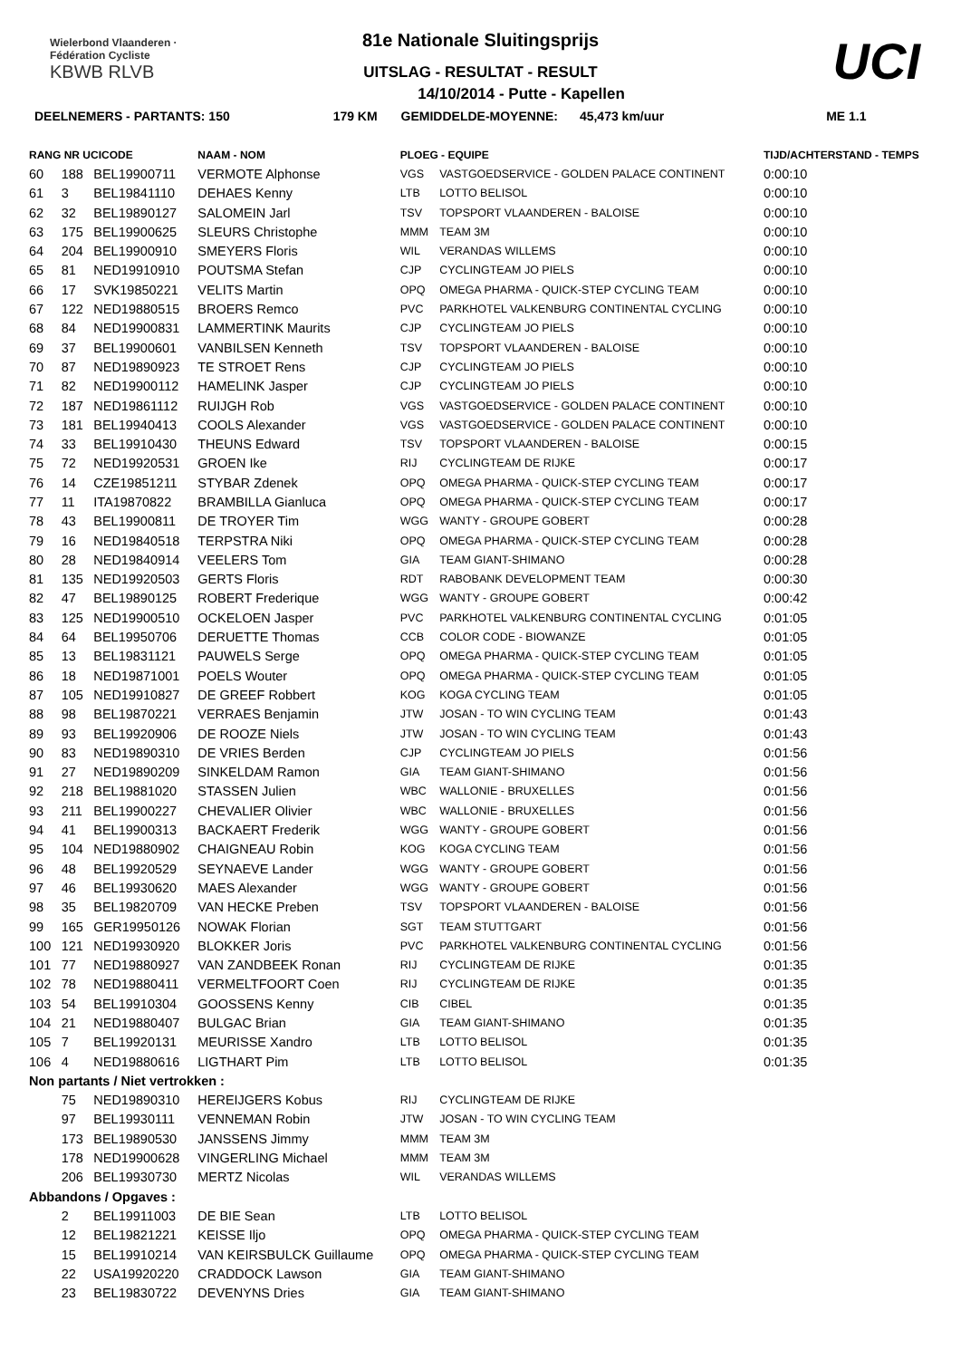Wielerbond Vlaanderen · Fédération Cycliste
KBWB RLVB
81e Nationale Sluitingsprijs
UITSLAG - RESULTAT - RESULT
14/10/2014 - Putte - Kapellen
UCI
DEELNEMERS - PARTANTS: 150 179 KM GEMIDDELDE-MOYENNE: 45,473 km/uur ME 1.1
| RANG NR UCICODE | | | NAAM - NOM | PLOEG - EQUIPE | | TIJD/ACHTERSTAND - TEMPS |
| --- | --- | --- | --- | --- | --- | --- |
| 60 | 188 | BEL19900711 | VERMOTE Alphonse | VGS | VASTGOEDSERVICE - GOLDEN PALACE CONTINENT | 0:00:10 |
| 61 | 3 | BEL19841110 | DEHAES Kenny | LTB | LOTTO BELISOL | 0:00:10 |
| 62 | 32 | BEL19890127 | SALOMEIN Jarl | TSV | TOPSPORT VLAANDEREN - BALOISE | 0:00:10 |
| 63 | 175 | BEL19900625 | SLEURS Christophe | MMM | TEAM 3M | 0:00:10 |
| 64 | 204 | BEL19900910 | SMEYERS Floris | WIL | VERANDAS WILLEMS | 0:00:10 |
| 65 | 81 | NED19910910 | POUTSMA Stefan | CJP | CYCLINGTEAM JO PIELS | 0:00:10 |
| 66 | 17 | SVK19850221 | VELITS Martin | OPQ | OMEGA PHARMA - QUICK-STEP CYCLING TEAM | 0:00:10 |
| 67 | 122 | NED19880515 | BROERS Remco | PVC | PARKHOTEL VALKENBURG CONTINENTAL CYCLING | 0:00:10 |
| 68 | 84 | NED19900831 | LAMMERTINK Maurits | CJP | CYCLINGTEAM JO PIELS | 0:00:10 |
| 69 | 37 | BEL19900601 | VANBILSEN Kenneth | TSV | TOPSPORT VLAANDEREN - BALOISE | 0:00:10 |
| 70 | 87 | NED19890923 | TE STROET Rens | CJP | CYCLINGTEAM JO PIELS | 0:00:10 |
| 71 | 82 | NED19900112 | HAMELINK Jasper | CJP | CYCLINGTEAM JO PIELS | 0:00:10 |
| 72 | 187 | NED19861112 | RUIJGH Rob | VGS | VASTGOEDSERVICE - GOLDEN PALACE CONTINENT | 0:00:10 |
| 73 | 181 | BEL19940413 | COOLS Alexander | VGS | VASTGOEDSERVICE - GOLDEN PALACE CONTINENT | 0:00:10 |
| 74 | 33 | BEL19910430 | THEUNS Edward | TSV | TOPSPORT VLAANDEREN - BALOISE | 0:00:15 |
| 75 | 72 | NED19920531 | GROEN Ike | RIJ | CYCLINGTEAM DE RIJKE | 0:00:17 |
| 76 | 14 | CZE19851211 | STYBAR Zdenek | OPQ | OMEGA PHARMA - QUICK-STEP CYCLING TEAM | 0:00:17 |
| 77 | 11 | ITA19870822 | BRAMBILLA Gianluca | OPQ | OMEGA PHARMA - QUICK-STEP CYCLING TEAM | 0:00:17 |
| 78 | 43 | BEL19900811 | DE TROYER Tim | WGG | WANTY - GROUPE GOBERT | 0:00:28 |
| 79 | 16 | NED19840518 | TERPSTRA Niki | OPQ | OMEGA PHARMA - QUICK-STEP CYCLING TEAM | 0:00:28 |
| 80 | 28 | NED19840914 | VEELERS Tom | GIA | TEAM GIANT-SHIMANO | 0:00:28 |
| 81 | 135 | NED19920503 | GERTS Floris | RDT | RABOBANK DEVELOPMENT TEAM | 0:00:30 |
| 82 | 47 | BEL19890125 | ROBERT Frederique | WGG | WANTY - GROUPE GOBERT | 0:00:42 |
| 83 | 125 | NED19900510 | OCKELOEN Jasper | PVC | PARKHOTEL VALKENBURG CONTINENTAL CYCLING | 0:01:05 |
| 84 | 64 | BEL19950706 | DERUETTE Thomas | CCB | COLOR CODE - BIOWANZE | 0:01:05 |
| 85 | 13 | BEL19831121 | PAUWELS Serge | OPQ | OMEGA PHARMA - QUICK-STEP CYCLING TEAM | 0:01:05 |
| 86 | 18 | NED19871001 | POELS Wouter | OPQ | OMEGA PHARMA - QUICK-STEP CYCLING TEAM | 0:01:05 |
| 87 | 105 | NED19910827 | DE GREEF Robbert | KOG | KOGA CYCLING TEAM | 0:01:05 |
| 88 | 98 | BEL19870221 | VERRAES Benjamin | JTW | JOSAN - TO WIN CYCLING TEAM | 0:01:43 |
| 89 | 93 | BEL19920906 | DE ROOZE Niels | JTW | JOSAN - TO WIN CYCLING TEAM | 0:01:43 |
| 90 | 83 | NED19890310 | DE VRIES Berden | CJP | CYCLINGTEAM JO PIELS | 0:01:56 |
| 91 | 27 | NED19890209 | SINKELDAM Ramon | GIA | TEAM GIANT-SHIMANO | 0:01:56 |
| 92 | 218 | BEL19881020 | STASSEN Julien | WBC | WALLONIE - BRUXELLES | 0:01:56 |
| 93 | 211 | BEL19900227 | CHEVALIER Olivier | WBC | WALLONIE - BRUXELLES | 0:01:56 |
| 94 | 41 | BEL19900313 | BACKAERT Frederik | WGG | WANTY - GROUPE GOBERT | 0:01:56 |
| 95 | 104 | NED19880902 | CHAIGNEAU Robin | KOG | KOGA CYCLING TEAM | 0:01:56 |
| 96 | 48 | BEL19920529 | SEYNAEVE Lander | WGG | WANTY - GROUPE GOBERT | 0:01:56 |
| 97 | 46 | BEL19930620 | MAES Alexander | WGG | WANTY - GROUPE GOBERT | 0:01:56 |
| 98 | 35 | BEL19820709 | VAN HECKE Preben | TSV | TOPSPORT VLAANDEREN - BALOISE | 0:01:56 |
| 99 | 165 | GER19950126 | NOWAK Florian | SGT | TEAM STUTTGART | 0:01:56 |
| 100 | 121 | NED19930920 | BLOKKER Joris | PVC | PARKHOTEL VALKENBURG CONTINENTAL CYCLING | 0:01:56 |
| 101 | 77 | NED19880927 | VAN ZANDBEEK Ronan | RIJ | CYCLINGTEAM DE RIJKE | 0:01:35 |
| 102 | 78 | NED19880411 | VERMELTFOORT Coen | RIJ | CYCLINGTEAM DE RIJKE | 0:01:35 |
| 103 | 54 | BEL19910304 | GOOSSENS Kenny | CIB | CIBEL | 0:01:35 |
| 104 | 21 | NED19880407 | BULGAC Brian | GIA | TEAM GIANT-SHIMANO | 0:01:35 |
| 105 | 7 | BEL19920131 | MEURISSE Xandro | LTB | LOTTO BELISOL | 0:01:35 |
| 106 | 4 | NED19880616 | LIGTHART Pim | LTB | LOTTO BELISOL | 0:01:35 |
| Non partants / Niet vertrokken : | | | | | | |
| | 75 | NED19890310 | HEREIJGERS Kobus | RIJ | CYCLINGTEAM DE RIJKE | |
| | 97 | BEL19930111 | VENNEMAN Robin | JTW | JOSAN - TO WIN CYCLING TEAM | |
| | 173 | BEL19890530 | JANSSENS Jimmy | MMM | TEAM 3M | |
| | 178 | NED19900628 | VINGERLING Michael | MMM | TEAM 3M | |
| | 206 | BEL19930730 | MERTZ Nicolas | WIL | VERANDAS WILLEMS | |
| Abbandons / Opgaves : | | | | | | |
| | 2 | BEL19911003 | DE BIE Sean | LTB | LOTTO BELISOL | |
| | 12 | BEL19821221 | KEISSE Iljo | OPQ | OMEGA PHARMA - QUICK-STEP CYCLING TEAM | |
| | 15 | BEL19910214 | VAN KEIRSBULCK Guillaume | OPQ | OMEGA PHARMA - QUICK-STEP CYCLING TEAM | |
| | 22 | USA19920220 | CRADDOCK Lawson | GIA | TEAM GIANT-SHIMANO | |
| | 23 | BEL19830722 | DEVENYNS Dries | GIA | TEAM GIANT-SHIMANO | |